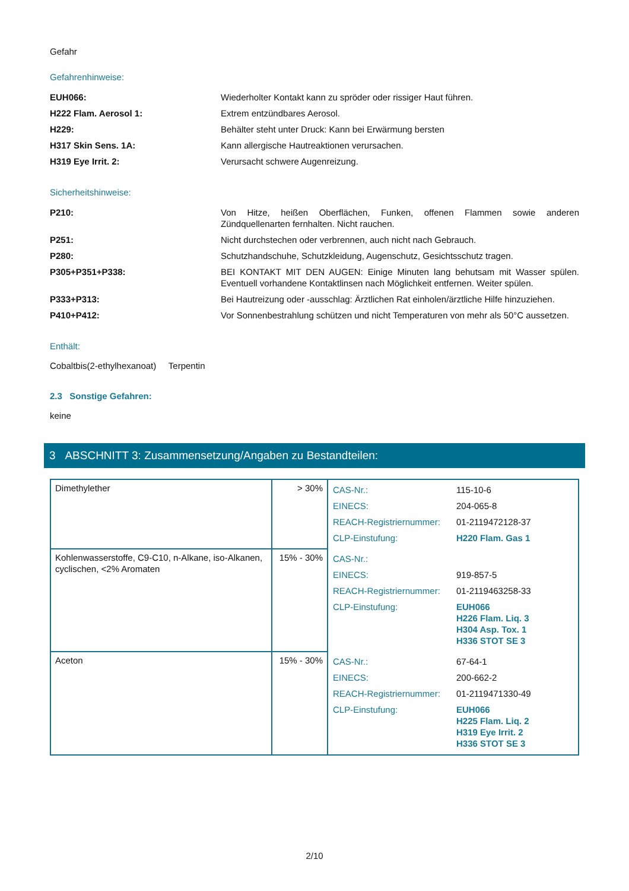Gefahr
Gefahrenhinweise:
EUH066: Wiederholter Kontakt kann zu spröder oder rissiger Haut führen.
H222 Flam. Aerosol 1: Extrem entzündbares Aerosol.
H229: Behälter steht unter Druck: Kann bei Erwärmung bersten
H317 Skin Sens. 1A: Kann allergische Hautreaktionen verursachen.
H319 Eye Irrit. 2: Verursacht schwere Augenreizung.
Sicherheitshinweise:
P210: Von Hitze, heißen Oberflächen, Funken, offenen Flammen sowie anderen Zündquellenarten fernhalten. Nicht rauchen.
P251: Nicht durchstechen oder verbrennen, auch nicht nach Gebrauch.
P280: Schutzhandschuhe, Schutzkleidung, Augenschutz, Gesichtsschutz tragen.
P305+P351+P338: BEI KONTAKT MIT DEN AUGEN: Einige Minuten lang behutsam mit Wasser spülen. Eventuell vorhandene Kontaktlinsen nach Möglichkeit entfernen. Weiter spülen.
P333+P313: Bei Hautreizung oder -ausschlag: Ärztlichen Rat einholen/ärztliche Hilfe hinzuziehen.
P410+P412: Vor Sonnenbestrahlung schützen und nicht Temperaturen von mehr als 50°C aussetzen.
Enthält:
Cobaltbis(2-ethylhexanoat) Terpentin
2.3 Sonstige Gefahren:
keine
3 ABSCHNITT 3: Zusammensetzung/Angaben zu Bestandteilen:
| Dimethylether | > 30% | / CAS-Nr.: / 115-10-6 / / EINECS: / 204-065-8 / / REACH-Registriernummer: / 01-2119472128-37 / / CLP-Einstufung: / H220 Flam. Gas 1 / |
| Kohlenwasserstoffe, C9-C10, n-Alkane, iso-Alkanen, cyclischen, <2% Aromaten | 15% - 30% | / CAS-Nr.: / / / EINECS: / 919-857-5 / / REACH-Registriernummer: / 01-2119463258-33 / / CLP-Einstufung: / EUH066 H226 Flam. Liq. 3 H304 Asp. Tox. 1 H336 STOT SE 3 / |
| Aceton | 15% - 30% | / CAS-Nr.: / 67-64-1 / / EINECS: / 200-662-2 / / REACH-Registriernummer: / 01-2119471330-49 / / CLP-Einstufung: / EUH066 H225 Flam. Liq. 2 H319 Eye Irrit. 2 H336 STOT SE 3 / |
2/10